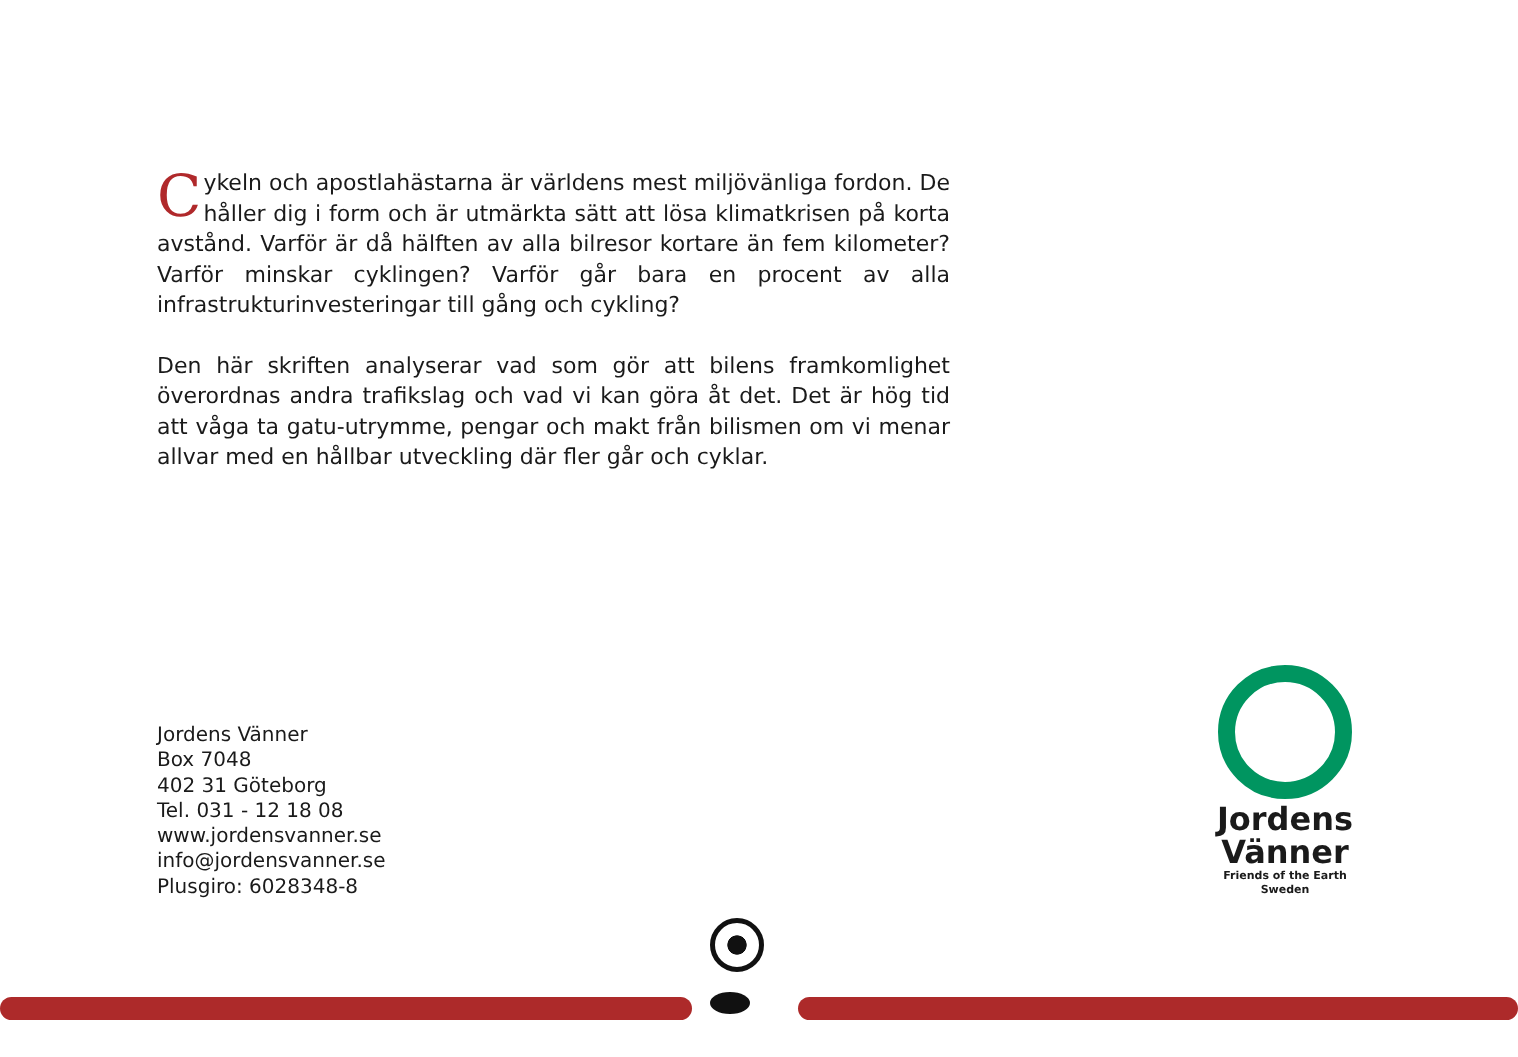Cykeln och apostlahästarna är världens mest miljövänliga fordon. De håller dig i form och är utmärkta sätt att lösa klimatkrisen på korta avstånd. Varför är då hälften av alla bilresor kortare än fem kilometer? Varför minskar cyklingen? Varför går bara en procent av alla infrastrukturinvesteringar till gång och cykling?
Den här skriften analyserar vad som gör att bilens framkomlighet överordnas andra trafikslag och vad vi kan göra åt det. Det är hög tid att våga ta gatu-utrymme, pengar och makt från bilismen om vi menar allvar med en hållbar utveckling där fler går och cyklar.
Jordens Vänner
Box 7048
402 31 Göteborg
Tel. 031 - 12 18 08
www.jordensvanner.se
info@jordensvanner.se
Plusgiro: 6028348-8
Jordens
Vänner
Friends of the Earth
Sweden